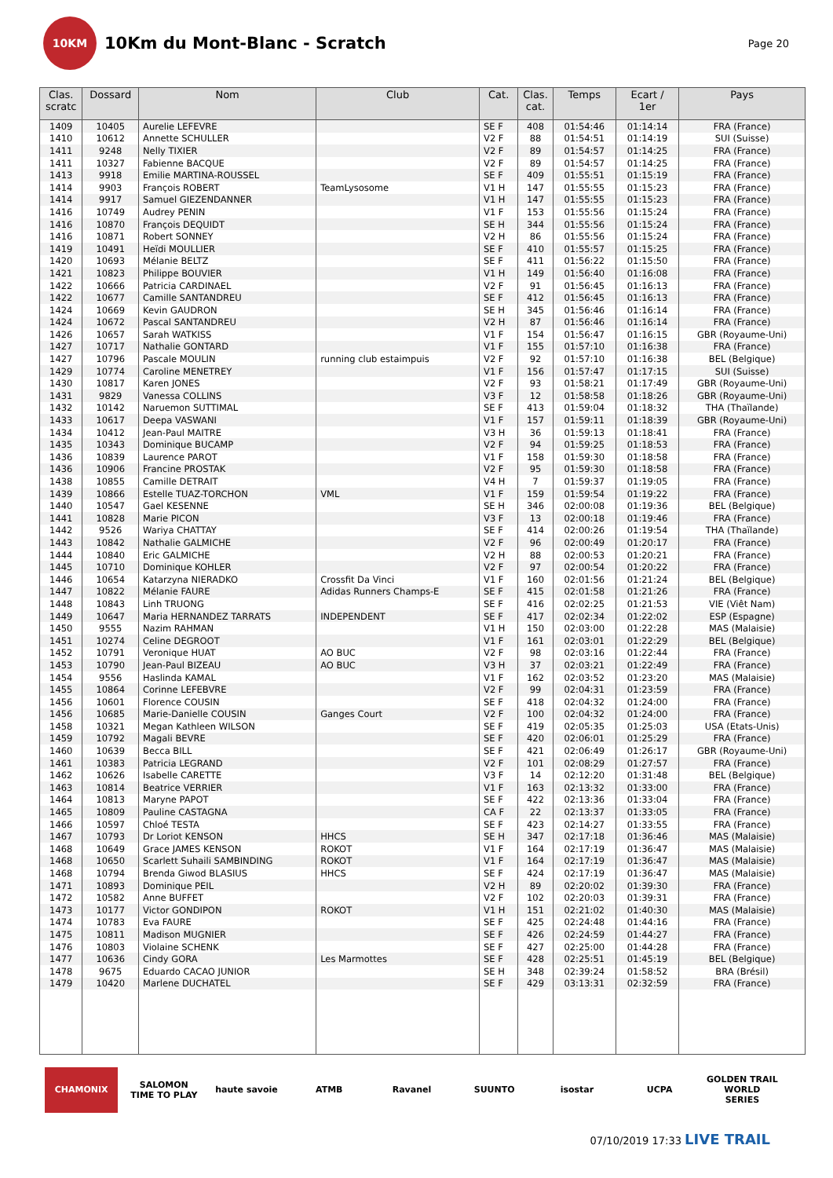10KM
10Km du Mont-Blanc - Scratch
Page 20
| Clas. scratc | Dossard | Nom | Club | Cat. | Clas. cat. | Temps | Ecart / 1er | Pays |
| --- | --- | --- | --- | --- | --- | --- | --- | --- |
| 1409 | 10405 | Aurelie LEFEVRE | | SE F | 408 | 01:54:46 | 01:14:14 | FRA (France) |
| 1410 | 10612 | Annette SCHULLER | | V2 F | 88 | 01:54:51 | 01:14:19 | SUI (Suisse) |
| 1411 | 9248 | Nelly TIXIER | | V2 F | 89 | 01:54:57 | 01:14:25 | FRA (France) |
| 1411 | 10327 | Fabienne BACQUE | | V2 F | 89 | 01:54:57 | 01:14:25 | FRA (France) |
| 1413 | 9918 | Emilie MARTINA-ROUSSEL | | SE F | 409 | 01:55:51 | 01:15:19 | FRA (France) |
| 1414 | 9903 | François ROBERT | TeamLysosome | V1 H | 147 | 01:55:55 | 01:15:23 | FRA (France) |
| 1414 | 9917 | Samuel GIEZENDANNER | | V1 H | 147 | 01:55:55 | 01:15:23 | FRA (France) |
| 1416 | 10749 | Audrey PENIN | | V1 F | 153 | 01:55:56 | 01:15:24 | FRA (France) |
| 1416 | 10870 | François DEQUIDT | | SE H | 344 | 01:55:56 | 01:15:24 | FRA (France) |
| 1416 | 10871 | Robert SONNEY | | V2 H | 86 | 01:55:56 | 01:15:24 | FRA (France) |
| 1419 | 10491 | Heïdi MOULLIER | | SE F | 410 | 01:55:57 | 01:15:25 | FRA (France) |
| 1420 | 10693 | Mélanie BELTZ | | SE F | 411 | 01:56:22 | 01:15:50 | FRA (France) |
| 1421 | 10823 | Philippe BOUVIER | | V1 H | 149 | 01:56:40 | 01:16:08 | FRA (France) |
| 1422 | 10666 | Patricia CARDINAEL | | V2 F | 91 | 01:56:45 | 01:16:13 | FRA (France) |
| 1422 | 10677 | Camille SANTANDREU | | SE F | 412 | 01:56:45 | 01:16:13 | FRA (France) |
| 1424 | 10669 | Kevin GAUDRON | | SE H | 345 | 01:56:46 | 01:16:14 | FRA (France) |
| 1424 | 10672 | Pascal SANTANDREU | | V2 H | 87 | 01:56:46 | 01:16:14 | FRA (France) |
| 1426 | 10657 | Sarah WATKISS | | V1 F | 154 | 01:56:47 | 01:16:15 | GBR (Royaume-Uni) |
| 1427 | 10717 | Nathalie GONTARD | | V1 F | 155 | 01:57:10 | 01:16:38 | FRA (France) |
| 1427 | 10796 | Pascale MOULIN | running club estaimpuis | V2 F | 92 | 01:57:10 | 01:16:38 | BEL (Belgique) |
| 1429 | 10774 | Caroline MENETREY | | V1 F | 156 | 01:57:47 | 01:17:15 | SUI (Suisse) |
| 1430 | 10817 | Karen JONES | | V2 F | 93 | 01:58:21 | 01:17:49 | GBR (Royaume-Uni) |
| 1431 | 9829 | Vanessa COLLINS | | V3 F | 12 | 01:58:58 | 01:18:26 | GBR (Royaume-Uni) |
| 1432 | 10142 | Naruemon SUTTIMAL | | SE F | 413 | 01:59:04 | 01:18:32 | THA (Thaïlande) |
| 1433 | 10617 | Deepa VASWANI | | V1 F | 157 | 01:59:11 | 01:18:39 | GBR (Royaume-Uni) |
| 1434 | 10412 | Jean-Paul MAITRE | | V3 H | 36 | 01:59:13 | 01:18:41 | FRA (France) |
| 1435 | 10343 | Dominique BUCAMP | | V2 F | 94 | 01:59:25 | 01:18:53 | FRA (France) |
| 1436 | 10839 | Laurence PAROT | | V1 F | 158 | 01:59:30 | 01:18:58 | FRA (France) |
| 1436 | 10906 | Francine PROSTAK | | V2 F | 95 | 01:59:30 | 01:18:58 | FRA (France) |
| 1438 | 10855 | Camille DETRAIT | | V4 H | 7 | 01:59:37 | 01:19:05 | FRA (France) |
| 1439 | 10866 | Estelle TUAZ-TORCHON | VML | V1 F | 159 | 01:59:54 | 01:19:22 | FRA (France) |
| 1440 | 10547 | Gael KESENNE | | SE H | 346 | 02:00:08 | 01:19:36 | BEL (Belgique) |
| 1441 | 10828 | Marie PICON | | V3 F | 13 | 02:00:18 | 01:19:46 | FRA (France) |
| 1442 | 9526 | Wariya CHATTAY | | SE F | 414 | 02:00:26 | 01:19:54 | THA (Thaïlande) |
| 1443 | 10842 | Nathalie GALMICHE | | V2 F | 96 | 02:00:49 | 01:20:17 | FRA (France) |
| 1444 | 10840 | Eric GALMICHE | | V2 H | 88 | 02:00:53 | 01:20:21 | FRA (France) |
| 1445 | 10710 | Dominique KOHLER | | V2 F | 97 | 02:00:54 | 01:20:22 | FRA (France) |
| 1446 | 10654 | Katarzyna NIERADKO | Crossfit Da Vinci | V1 F | 160 | 02:01:56 | 01:21:24 | BEL (Belgique) |
| 1447 | 10822 | Mélanie FAURE | Adidas Runners Champs-E | SE F | 415 | 02:01:58 | 01:21:26 | FRA (France) |
| 1448 | 10843 | Linh TRUONG | | SE F | 416 | 02:02:25 | 01:21:53 | VIE (Viêt Nam) |
| 1449 | 10647 | Maria HERNANDEZ TARRATS | INDEPENDENT | SE F | 417 | 02:02:34 | 01:22:02 | ESP (Espagne) |
| 1450 | 9555 | Nazim RAHMAN | | V1 H | 150 | 02:03:00 | 01:22:28 | MAS (Malaisie) |
| 1451 | 10274 | Celine DEGROOT | | V1 F | 161 | 02:03:01 | 01:22:29 | BEL (Belgique) |
| 1452 | 10791 | Veronique HUAT | AO BUC | V2 F | 98 | 02:03:16 | 01:22:44 | FRA (France) |
| 1453 | 10790 | Jean-Paul BIZEAU | AO BUC | V3 H | 37 | 02:03:21 | 01:22:49 | FRA (France) |
| 1454 | 9556 | Haslinda KAMAL | | V1 F | 162 | 02:03:52 | 01:23:20 | MAS (Malaisie) |
| 1455 | 10864 | Corinne LEFEBVRE | | V2 F | 99 | 02:04:31 | 01:23:59 | FRA (France) |
| 1456 | 10601 | Florence COUSIN | | SE F | 418 | 02:04:32 | 01:24:00 | FRA (France) |
| 1456 | 10685 | Marie-Danielle COUSIN | Ganges Court | V2 F | 100 | 02:04:32 | 01:24:00 | FRA (France) |
| 1458 | 10321 | Megan Kathleen WILSON | | SE F | 419 | 02:05:35 | 01:25:03 | USA (Etats-Unis) |
| 1459 | 10792 | Magali BEVRE | | SE F | 420 | 02:06:01 | 01:25:29 | FRA (France) |
| 1460 | 10639 | Becca BILL | | SE F | 421 | 02:06:49 | 01:26:17 | GBR (Royaume-Uni) |
| 1461 | 10383 | Patricia LEGRAND | | V2 F | 101 | 02:08:29 | 01:27:57 | FRA (France) |
| 1462 | 10626 | Isabelle CARETTE | | V3 F | 14 | 02:12:20 | 01:31:48 | BEL (Belgique) |
| 1463 | 10814 | Beatrice VERRIER | | V1 F | 163 | 02:13:32 | 01:33:00 | FRA (France) |
| 1464 | 10813 | Maryne PAPOT | | SE F | 422 | 02:13:36 | 01:33:04 | FRA (France) |
| 1465 | 10809 | Pauline CASTAGNA | | CA F | 22 | 02:13:37 | 01:33:05 | FRA (France) |
| 1466 | 10597 | Chloé TESTA | | SE F | 423 | 02:14:27 | 01:33:55 | FRA (France) |
| 1467 | 10793 | Dr Loriot KENSON | HHCS | SE H | 347 | 02:17:18 | 01:36:46 | MAS (Malaisie) |
| 1468 | 10649 | Grace JAMES KENSON | ROKOT | V1 F | 164 | 02:17:19 | 01:36:47 | MAS (Malaisie) |
| 1468 | 10650 | Scarlett Suhaili SAMBINDING | ROKOT | V1 F | 164 | 02:17:19 | 01:36:47 | MAS (Malaisie) |
| 1468 | 10794 | Brenda Giwod BLASIUS | HHCS | SE F | 424 | 02:17:19 | 01:36:47 | MAS (Malaisie) |
| 1471 | 10893 | Dominique PEIL | | V2 H | 89 | 02:20:02 | 01:39:30 | FRA (France) |
| 1472 | 10582 | Anne BUFFET | | V2 F | 102 | 02:20:03 | 01:39:31 | FRA (France) |
| 1473 | 10177 | Victor GONDIPON | ROKOT | V1 H | 151 | 02:21:02 | 01:40:30 | MAS (Malaisie) |
| 1474 | 10783 | Eva FAURE | | SE F | 425 | 02:24:48 | 01:44:16 | FRA (France) |
| 1475 | 10811 | Madison MUGNIER | | SE F | 426 | 02:24:59 | 01:44:27 | FRA (France) |
| 1476 | 10803 | Violaine SCHENK | | SE F | 427 | 02:25:00 | 01:44:28 | FRA (France) |
| 1477 | 10636 | Cindy GORA | Les Marmottes | SE F | 428 | 02:25:51 | 01:45:19 | BEL (Belgique) |
| 1478 | 9675 | Eduardo CACAO JUNIOR | | SE H | 348 | 02:39:24 | 01:58:52 | BRA (Brésil) |
| 1479 | 10420 | Marlene DUCHATEL | | SE F | 429 | 03:13:31 | 02:32:59 | FRA (France) |
CHAMONIX
SALOMON
TIME TO PLAY
haute savoie ATMB Ravanel SUUNTO isostar UCPA GOLDEN TRAIL WORLD SERIES
07/10/2019 17:33 LIVE TRAIL